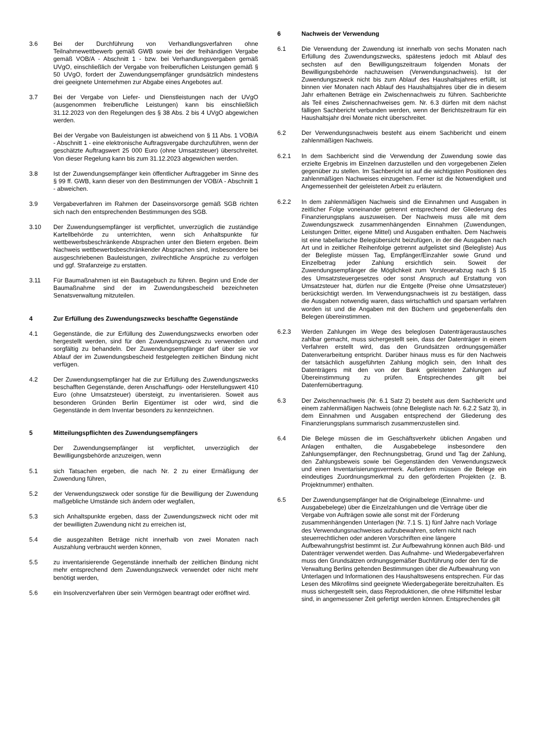3.6 Bei der Durchführung von Verhandlungsverfahren ohne Teilnahmewettbewerb gemäß GWB sowie bei der freihändigen Vergabe gemäß VOB/A - Abschnitt 1 - bzw. bei Verhandlungsvergaben gemäß UVgO, einschließlich der Vergabe von freiberuflichen Leistungen gemäß § 50 UVgO, fordert der Zuwendungsempfänger grundsätzlich mindestens drei geeignete Unternehmen zur Abgabe eines Angebotes auf.
3.7 Bei der Vergabe von Liefer- und Dienstleistungen nach der UVgO (ausgenommen freiberufliche Leistungen) kann bis einschließlich 31.12.2023 von den Regelungen des § 38 Abs. 2 bis 4 UVgO abgewichen werden.
Bei der Vergabe von Bauleistungen ist abweichend von § 11 Abs. 1 VOB/A - Abschnitt 1 - eine elektronische Auftragsvergabe durchzuführen, wenn der geschätzte Auftragswert 25 000 Euro (ohne Umsatzsteuer) überschreitet. Von dieser Regelung kann bis zum 31.12.2023 abgewichen werden.
3.8 Ist der Zuwendungsempfänger kein öffentlicher Auftraggeber im Sinne des § 99 ff. GWB, kann dieser von den Bestimmungen der VOB/A - Abschnitt 1 - abweichen.
3.9 Vergabeverfahren im Rahmen der Daseinsvorsorge gemäß SGB richten sich nach den entsprechenden Bestimmungen des SGB.
3.10 Der Zuwendungsempfänger ist verpflichtet, unverzüglich die zuständige Kartellbehörde zu unterrichten, wenn sich Anhaltspunkte für wettbewerbsbeschränkende Absprachen unter den Bietern ergeben. Beim Nachweis wettbewerbsbeschränkender Absprachen sind, insbesondere bei ausgeschriebenen Bauleistungen, zivilrechtliche Ansprüche zu verfolgen und ggf. Strafanzeige zu erstatten.
3.11 Für Baumaßnahmen ist ein Bautagebuch zu führen. Beginn und Ende der Baumaßnahme sind der im Zuwendungsbescheid bezeichneten Senatsverwaltung mitzuteilen.
4 Zur Erfüllung des Zuwendungszwecks beschaffte Gegenstände
4.1 Gegenstände, die zur Erfüllung des Zuwendungszwecks erworben oder hergestellt werden, sind für den Zuwendungszweck zu verwenden und sorgfältig zu behandeln. Der Zuwendungsempfänger darf über sie vor Ablauf der im Zuwendungsbescheid festgelegten zeitlichen Bindung nicht verfügen.
4.2 Der Zuwendungsempfänger hat die zur Erfüllung des Zuwendungszwecks beschafften Gegenstände, deren Anschaffungs- oder Herstellungswert 410 Euro (ohne Umsatzsteuer) übersteigt, zu inventarisieren. Soweit aus besonderen Gründen Berlin Eigentümer ist oder wird, sind die Gegenstände in dem Inventar besonders zu kennzeichnen.
5 Mitteilungspflichten des Zuwendungsempfängers
Der Zuwendungsempfänger ist verpflichtet, unverzüglich der Bewilligungsbehörde anzuzeigen, wenn
5.1 sich Tatsachen ergeben, die nach Nr. 2 zu einer Ermäßigung der Zuwendung führen,
5.2 der Verwendungszweck oder sonstige für die Bewilligung der Zuwendung maßgebliche Umstände sich ändern oder wegfallen,
5.3 sich Anhaltspunkte ergeben, dass der Zuwendungszweck nicht oder mit der bewilligten Zuwendung nicht zu erreichen ist,
5.4 die ausgezahlten Beträge nicht innerhalb von zwei Monaten nach Auszahlung verbraucht werden können,
5.5 zu inventarisierende Gegenstände innerhalb der zeitlichen Bindung nicht mehr entsprechend dem Zuwendungszweck verwendet oder nicht mehr benötigt werden,
5.6 ein Insolvenzverfahren über sein Vermögen beantragt oder eröffnet wird.
6 Nachweis der Verwendung
6.1 Die Verwendung der Zuwendung ist innerhalb von sechs Monaten nach Erfüllung des Zuwendungszwecks, spätestens jedoch mit Ablauf des sechsten auf den Bewilligungszeitraum folgenden Monats der Bewilligungsbehörde nachzuweisen (Verwendungsnachweis). Ist der Zuwendungszweck nicht bis zum Ablauf des Haushaltsjahres erfüllt, ist binnen vier Monaten nach Ablauf des Haushaltsjahres über die in diesem Jahr erhaltenen Beträge ein Zwischennachweis zu führen. Sachberichte als Teil eines Zwischennachweises gem. Nr. 6.3 dürfen mit dem nächst fälligen Sachbericht verbunden werden, wenn der Berichtszeitraum für ein Haushaltsjahr drei Monate nicht überschreitet.
6.2 Der Verwendungsnachweis besteht aus einem Sachbericht und einem zahlenmäßigen Nachweis.
6.2.1 In dem Sachbericht sind die Verwendung der Zuwendung sowie das erzielte Ergebnis im Einzelnen darzustellen und den vorgegebenen Zielen gegenüber zu stellen. Im Sachbericht ist auf die wichtigsten Positionen des zahlenmäßigen Nachweises einzugehen. Ferner ist die Notwendigkeit und Angemessenheit der geleisteten Arbeit zu erläutern.
6.2.2 In dem zahlenmäßigen Nachweis sind die Einnahmen und Ausgaben in zeitlicher Folge voneinander getrennt entsprechend der Gliederung des Finanzierungsplans auszuweisen. Der Nachweis muss alle mit dem Zuwendungszweck zusammenhängenden Einnahmen (Zuwendungen, Leistungen Dritter, eigene Mittel) und Ausgaben enthalten. Dem Nachweis ist eine tabellarische Belegübersicht beizufügen, in der die Ausgaben nach Art und in zeitlicher Reihenfolge getrennt aufgelistet sind (Belegliste) Aus der Belegliste müssen Tag, Empfänger/Einzahler sowie Grund und Einzelbetrag jeder Zahlung ersichtlich sein. Soweit der Zuwendungsempfänger die Möglichkeit zum Vorsteuerabzug nach § 15 des Umsatzsteuergesetzes oder sonst Anspruch auf Erstattung von Umsatzsteuer hat, dürfen nur die Entgelte (Preise ohne Umsatzsteuer) berücksichtigt werden. Im Verwendungsnachweis ist zu bestätigen, dass die Ausgaben notwendig waren, dass wirtschaftlich und sparsam verfahren worden ist und die Angaben mit den Büchern und gegebenenfalls den Belegen übereinstimmen.
6.2.3 Werden Zahlungen im Wege des beleglosen Datenträgeraustausches zahlbar gemacht, muss sichergestellt sein, dass der Datenträger in einem Verfahren erstellt wird, das den Grundsätzen ordnungsgemäßer Datenverarbeitung entspricht. Darüber hinaus muss es für den Nachweis der tatsächlich ausgeführten Zahlung möglich sein, den Inhalt des Datenträgers mit den von der Bank geleisteten Zahlungen auf Übereinstimmung zu prüfen. Entsprechendes gilt bei Datenfernübertragung.
6.3 Der Zwischennachweis (Nr. 6.1 Satz 2) besteht aus dem Sachbericht und einem zahlenmäßigen Nachweis (ohne Belegliste nach Nr. 6.2.2 Satz 3), in dem Einnahmen und Ausgaben entsprechend der Gliederung des Finanzierungsplans summarisch zusammenzustellen sind.
6.4 Die Belege müssen die im Geschäftsverkehr üblichen Angaben und Anlagen enthalten, die Ausgabebelege insbesondere den Zahlungsempfänger, den Rechnungsbetrag, Grund und Tag der Zahlung, den Zahlungsbeweis sowie bei Gegenständen den Verwendungszweck und einen Inventarisierungsvermerk. Außerdem müssen die Belege ein eindeutiges Zuordnungsmerkmal zu den geförderten Projekten (z. B. Projektnummer) enthalten.
6.5 Der Zuwendungsempfänger hat die Originalbelege (Einnahme- und Ausgabebelege) über die Einzelzahlungen und die Verträge über die Vergabe von Aufträgen sowie alle sonst mit der Förderung zusammenhängenden Unterlagen (Nr. 7.1 S. 1) fünf Jahre nach Vorlage des Verwendungsnachweises aufzubewahren, sofern nicht nach steuerrechtlichen oder anderen Vorschriften eine längere Aufbewahrungsfrist bestimmt ist. Zur Aufbewahrung können auch Bild- und Datenträger verwendet werden. Das Aufnahme- und Wiedergabeverfahren muss den Grundsätzen ordnungsgemäßer Buchführung oder den für die Verwaltung Berlins geltenden Bestimmungen über die Aufbewahrung von Unterlagen und Informationen des Haushaltswesens entsprechen. Für das Lesen des Mikrofilms sind geeignete Wiedergabegeräte bereitzuhalten. Es muss sichergestellt sein, dass Reproduktionen, die ohne Hilfsmittel lesbar sind, in angemessener Zeit gefertigt werden können. Entsprechendes gilt